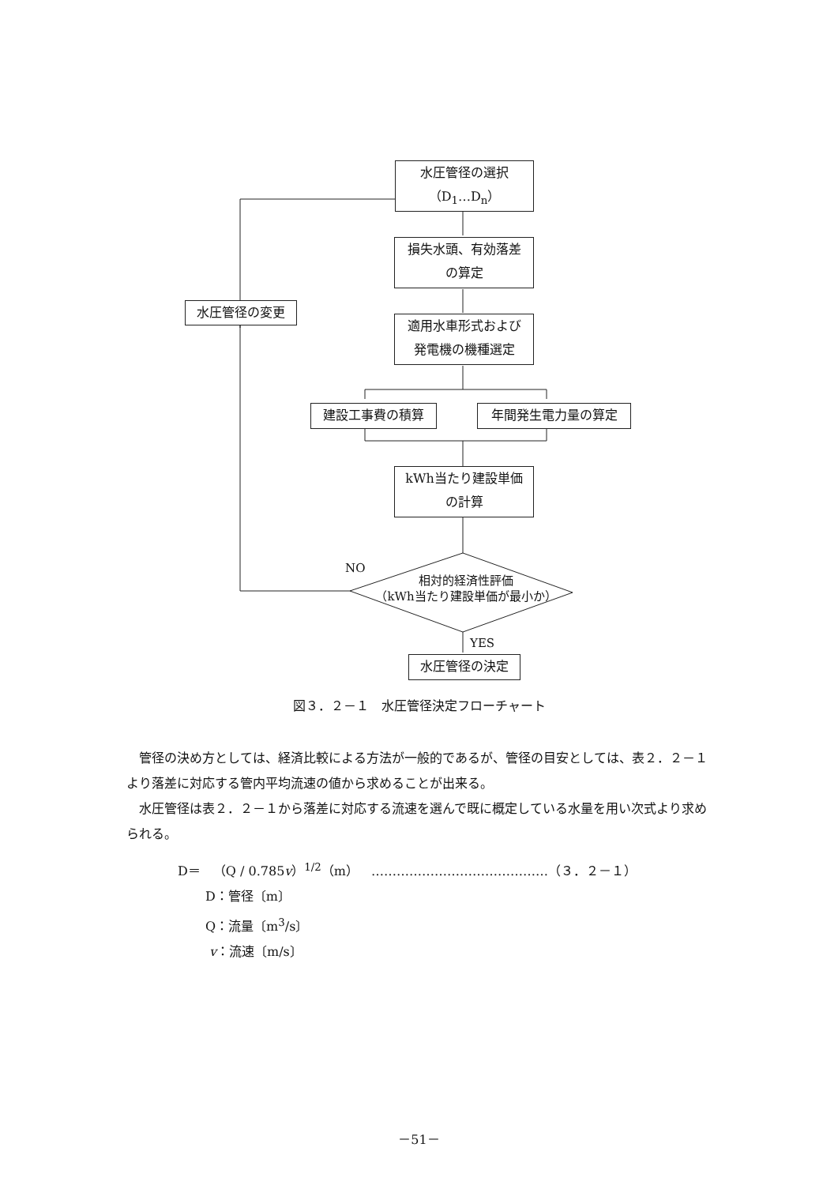水圧管径の選択
（D<sub>1</sub>…D<sub>n</sub>）
水圧管径の変更
損失水頭、有効落差
の算定
適用水車形式および
発電機の機種選定
建設工事費の積算 年間発生電力量の算定
kWh当たり建設単価
の計算
NO
相対的経済性評価
（kWh当たり建設単価が最小か）
YES
水圧管径の決定
図３．２－１　水圧管径決定フローチャート
管径の決め方としては、経済比較による方法が一般的であるが、管径の目安としては、表２．２－１より落差に対応する管内平均流速の値から求めることが出来る。
水圧管径は表２．２－１から落差に対応する流速を選んで既に概定している水量を用い次式より求められる。
D＝　（Q / 0.785v）<sup>1/2</sup>（m）　……………………………………（３．２－１）
D：管径〔m〕
Q：流量〔m<sup>3</sup>/s〕
v：流速〔m/s〕
－51－